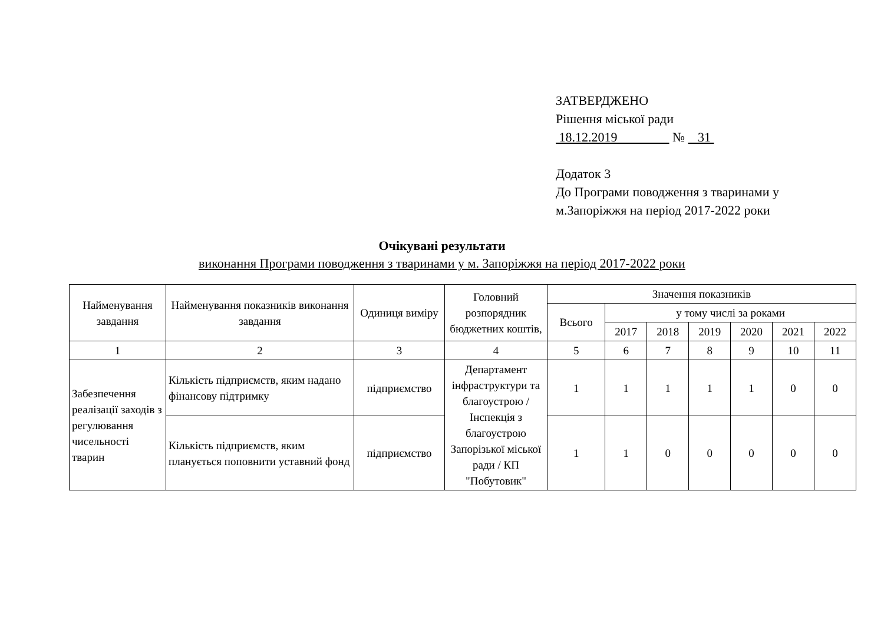ЗАТВЕРДЖЕНО
Рішення міської ради
18.12.2019 № 31
Додаток 3
До Програми поводження з тваринами у
м.Запоріжжя на період 2017-2022 роки
Очікувані результати
виконання Програми поводження з тваринами у м. Запоріжжя на період 2017-2022 роки
| Найменування завдання | Найменування показників виконання завдання | Одиниця виміру | Головний розпорядник бюджетних коштів, | Значення показників | | | | | | |
| --- | --- | --- | --- | --- | --- | --- | --- | --- | --- | --- |
| | | | | Всього | у тому числі за роками | | | | | |
| | | | | | 2017 | 2018 | 2019 | 2020 | 2021 | 2022 |
| 1 | 2 | 3 | 4 | 5 | 6 | 7 | 8 | 9 | 10 | 11 |
| Забезпечення реалізації заходів з регулювання чисельності тварин | Кількість підприємств, яким надано фінансову підтримку | підприємство | Департамент інфраструктури та благоустрою / Інспекція з благоустрою Запорізької міської ради / КП "Побутовик" | 1 | 1 | 1 | 1 | 1 | 0 | 0 |
| | Кількість підприємств, яким планується поповнити уставний фонд | підприємство | | 1 | 1 | 0 | 0 | 0 | 0 | 0 |